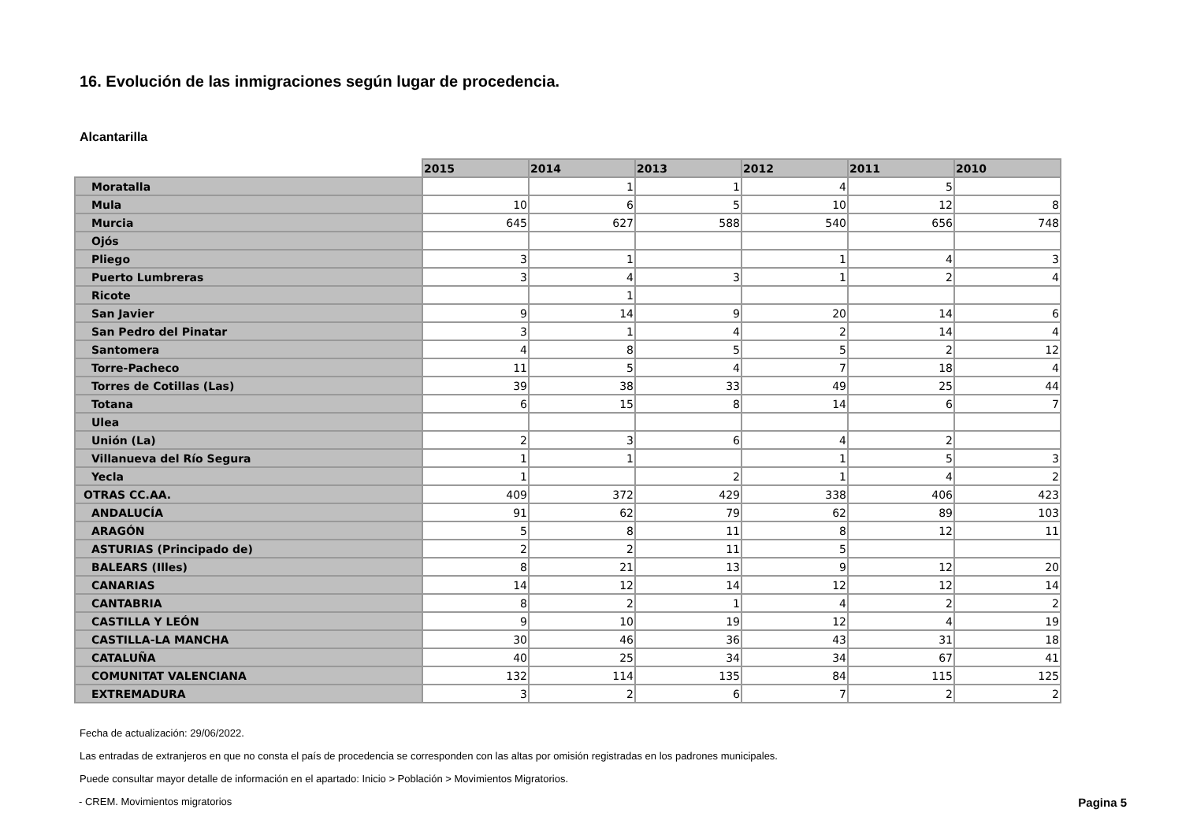16. Evolución de las inmigraciones según lugar de procedencia.
Alcantarilla
| | 2015 | 2014 | 2013 | 2012 | 2011 | 2010 |
| --- | --- | --- | --- | --- | --- | --- |
| Moratalla | | 1 | 1 | 4 | 5 | |
| Mula | 10 | 6 | 5 | 10 | 12 | 8 |
| Murcia | 645 | 627 | 588 | 540 | 656 | 748 |
| Ojós | | | | | | |
| Pliego | 3 | 1 | | 1 | 4 | 3 |
| Puerto Lumbreras | 3 | 4 | 3 | 1 | 2 | 4 |
| Ricote | | 1 | | | | |
| San Javier | 9 | 14 | 9 | 20 | 14 | 6 |
| San Pedro del Pinatar | 3 | 1 | 4 | 2 | 14 | 4 |
| Santomera | 4 | 8 | 5 | 5 | 2 | 12 |
| Torre-Pacheco | 11 | 5 | 4 | 7 | 18 | 4 |
| Torres de Cotillas (Las) | 39 | 38 | 33 | 49 | 25 | 44 |
| Totana | 6 | 15 | 8 | 14 | 6 | 7 |
| Ulea | | | | | | |
| Unión (La) | 2 | 3 | 6 | 4 | 2 | |
| Villanueva del Río Segura | 1 | 1 | | 1 | 5 | 3 |
| Yecla | 1 | | 2 | 1 | 4 | 2 |
| OTRAS CC.AA. | 409 | 372 | 429 | 338 | 406 | 423 |
| ANDALUCÍA | 91 | 62 | 79 | 62 | 89 | 103 |
| ARAGÓN | 5 | 8 | 11 | 8 | 12 | 11 |
| ASTURIAS (Principado de) | 2 | 2 | 11 | 5 | | |
| BALEARS (Illes) | 8 | 21 | 13 | 9 | 12 | 20 |
| CANARIAS | 14 | 12 | 14 | 12 | 12 | 14 |
| CANTABRIA | 8 | 2 | 1 | 4 | 2 | 2 |
| CASTILLA Y LEÓN | 9 | 10 | 19 | 12 | 4 | 19 |
| CASTILLA-LA MANCHA | 30 | 46 | 36 | 43 | 31 | 18 |
| CATALUÑA | 40 | 25 | 34 | 34 | 67 | 41 |
| COMUNITAT VALENCIANA | 132 | 114 | 135 | 84 | 115 | 125 |
| EXTREMADURA | 3 | 2 | 6 | 7 | 2 | 2 |
Fecha de actualización: 29/06/2022.
Las entradas de extranjeros en que no consta el país de procedencia se corresponden con las altas por omisión registradas en los padrones municipales.
Puede consultar mayor detalle de información en el apartado: Inicio > Población > Movimientos Migratorios.
- CREM. Movimientos migratorios Pagina 5